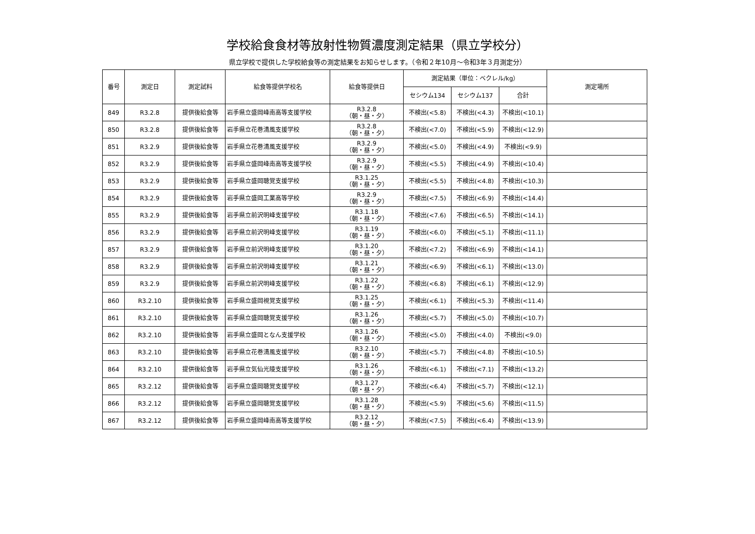学校給食食材等放射性物質濃度測定結果（県立学校分）
県立学校で提供した学校給食等の測定結果をお知らせします。（令和２年10月～令和3年３月測定分）
| 番号 | 測定日 | 測定試料 | 給食等提供学校名 | 給食等提供日 | 測定結果（単位：ベクレル/kg） | | | 測定場所 |
| --- | --- | --- | --- | --- | --- | --- | --- | --- |
| | | | | | セシウム134 | セシウム137 | 合計 | |
| 849 | R3.2.8 | 提供後給食等 | 岩手県立盛岡峰南高等支援学校 | R3.2.8 （朝・昼・夕） | 不検出(<5.8) | 不検出(<4.3) | 不検出(<10.1) | |
| 850 | R3.2.8 | 提供後給食等 | 岩手県立花巻清風支援学校 | R3.2.8 （朝・昼・夕） | 不検出(<7.0) | 不検出(<5.9) | 不検出(<12.9) | |
| 851 | R3.2.9 | 提供後給食等 | 岩手県立花巻清風支援学校 | R3.2.9 （朝・昼・夕） | 不検出(<5.0) | 不検出(<4.9) | 不検出(<9.9) | |
| 852 | R3.2.9 | 提供後給食等 | 岩手県立盛岡峰南高等支援学校 | R3.2.9 （朝・昼・夕） | 不検出(<5.5) | 不検出(<4.9) | 不検出(<10.4) | |
| 853 | R3.2.9 | 提供後給食等 | 岩手県立盛岡聴覚支援学校 | R3.1.25 （朝・昼・夕） | 不検出(<5.5) | 不検出(<4.8) | 不検出(<10.3) | |
| 854 | R3.2.9 | 提供後給食等 | 岩手県立盛岡工業高等学校 | R3.2.9 （朝・昼・夕） | 不検出(<7.5) | 不検出(<6.9) | 不検出(<14.4) | |
| 855 | R3.2.9 | 提供後給食等 | 岩手県立前沢明峰支援学校 | R3.1.18 （朝・昼・夕） | 不検出(<7.6) | 不検出(<6.5) | 不検出(<14.1) | |
| 856 | R3.2.9 | 提供後給食等 | 岩手県立前沢明峰支援学校 | R3.1.19 （朝・昼・夕） | 不検出(<6.0) | 不検出(<5.1) | 不検出(<11.1) | |
| 857 | R3.2.9 | 提供後給食等 | 岩手県立前沢明峰支援学校 | R3.1.20 （朝・昼・夕） | 不検出(<7.2) | 不検出(<6.9) | 不検出(<14.1) | |
| 858 | R3.2.9 | 提供後給食等 | 岩手県立前沢明峰支援学校 | R3.1.21 （朝・昼・夕） | 不検出(<6.9) | 不検出(<6.1) | 不検出(<13.0) | |
| 859 | R3.2.9 | 提供後給食等 | 岩手県立前沢明峰支援学校 | R3.1.22 （朝・昼・夕） | 不検出(<6.8) | 不検出(<6.1) | 不検出(<12.9) | |
| 860 | R3.2.10 | 提供後給食等 | 岩手県立盛岡視覚支援学校 | R3.1.25 （朝・昼・夕） | 不検出(<6.1) | 不検出(<5.3) | 不検出(<11.4) | |
| 861 | R3.2.10 | 提供後給食等 | 岩手県立盛岡聴覚支援学校 | R3.1.26 （朝・昼・夕） | 不検出(<5.7) | 不検出(<5.0) | 不検出(<10.7) | |
| 862 | R3.2.10 | 提供後給食等 | 岩手県立盛岡となん支援学校 | R3.1.26 （朝・昼・夕） | 不検出(<5.0) | 不検出(<4.0) | 不検出(<9.0) | |
| 863 | R3.2.10 | 提供後給食等 | 岩手県立花巻清風支援学校 | R3.2.10 （朝・昼・夕） | 不検出(<5.7) | 不検出(<4.8) | 不検出(<10.5) | |
| 864 | R3.2.10 | 提供後給食等 | 岩手県立気仙光陵支援学校 | R3.1.26 （朝・昼・夕） | 不検出(<6.1) | 不検出(<7.1) | 不検出(<13.2) | |
| 865 | R3.2.12 | 提供後給食等 | 岩手県立盛岡聴覚支援学校 | R3.1.27 （朝・昼・夕） | 不検出(<6.4) | 不検出(<5.7) | 不検出(<12.1) | |
| 866 | R3.2.12 | 提供後給食等 | 岩手県立盛岡聴覚支援学校 | R3.1.28 （朝・昼・夕） | 不検出(<5.9) | 不検出(<5.6) | 不検出(<11.5) | |
| 867 | R3.2.12 | 提供後給食等 | 岩手県立盛岡峰南高等支援学校 | R3.2.12 （朝・昼・夕） | 不検出(<7.5) | 不検出(<6.4) | 不検出(<13.9) | |